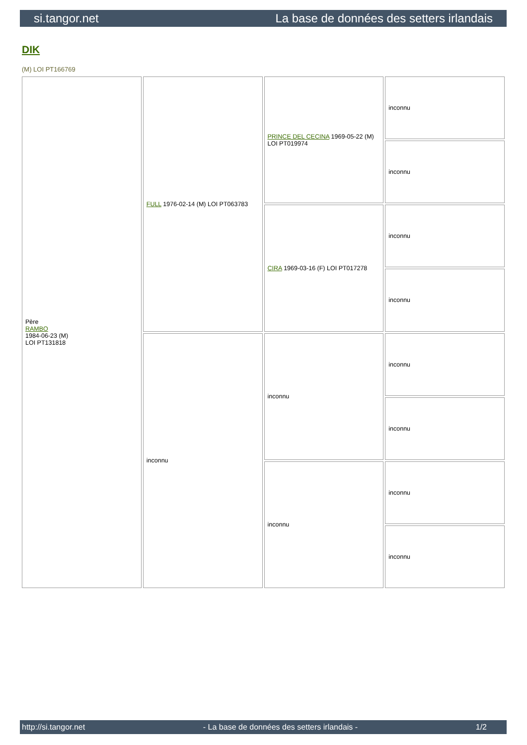si.tangor.net La base de données des setters irlandais
DIK
(M) LOI PT166769
| Père RAMBO 1984-06-23 (M) LOI PT131818 | FULL 1976-02-14 (M) LOI PT063783 | PRINCE DEL CECINA 1969-05-22 (M) LOI PT019974 | inconnu |
| | | | inconnu |
| | | CIRA 1969-03-16 (F) LOI PT017278 | inconnu |
| | | | inconnu |
| | inconnu | inconnu | inconnu |
| | | | inconnu |
| | | inconnu | inconnu |
| | | | inconnu |
http://si.tangor.net - La base de données des setters irlandais - 1/2